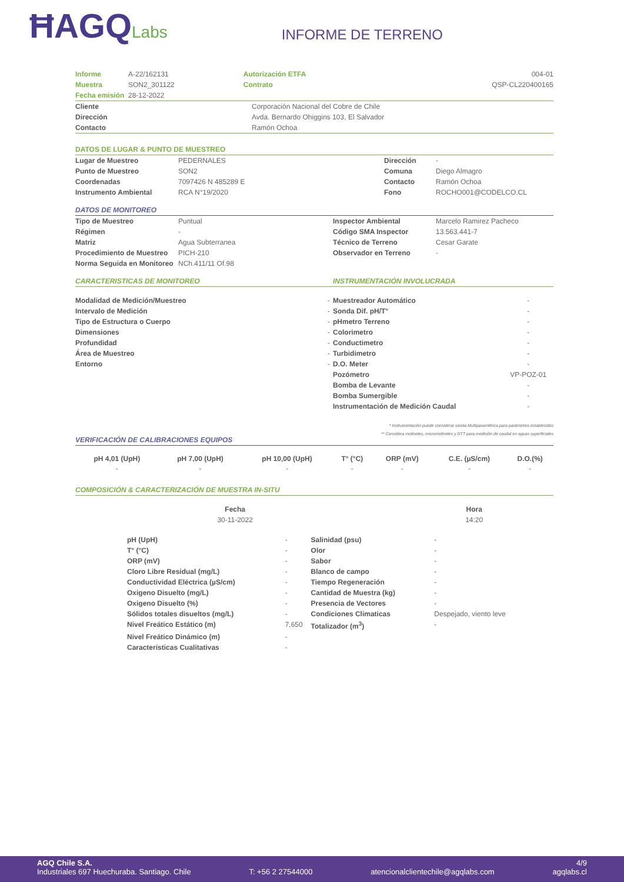ĦAGQLabs
INFORME DE TERRENO
| Informe | A-22/162131 | Autorización ETFA | 004-01 |
| Muestra | SON2_301122 | Contrato | QSP-CL220400165 |
| Fecha emisión | 28-12-2022 | | |
| Cliente | Corporación Nacional del Cobre de Chile |
| Dirección | Avda. Bernardo Ohiggins 103, El Salvador |
| Contacto | Ramón Ochoa |
DATOS DE LUGAR & PUNTO DE MUESTREO
| Lugar de Muestreo | PEDERNALES | Dirección | - |
| Punto de Muestreo | SON2 | Comuna | Diego Almagro |
| Coordenadas | 7097426 N 485289 E | Contacto | Ramón Ochoa |
| Instrumento Ambiental | RCA N°19/2020 | Fono | ROCHO001@CODELCO.CL |
DATOS DE MONITOREO
| Tipo de Muestreo | Puntual | Inspector Ambiental | Marcelo Ramirez Pacheco |
| Régimen | - | Código SMA Inspector | 13.563.441-7 |
| Matriz | Agua Subterranea | Técnico de Terreno | Cesar Garate |
| Procedimiento de Muestreo | PICH-210 | Observador en Terreno | - |
| Norma Seguida en Monitoreo | NCh.411/11 Of.98 | | |
CARACTERISTICAS DE MONITOREO
| Modalidad de Medición/Muestreo | - |
| Intervalo de Medición | - |
| Tipo de Estructura o Cuerpo | - |
| Dimensiones | - |
| Profundidad | - |
| Área de Muestreo | - |
| Entorno | - |
INSTRUMENTACIÓN INVOLUCRADA
| Muestreador Automático | - |
| Sonda Dif. pH/T° | - |
| pHmetro Terreno | - |
| Colorimetro | - |
| Conductimetro | - |
| Turbidimetro | - |
| D.O. Meter | - |
| Pozómetro | VP-POZ-01 |
| Bomba de Levante | - |
| Bomba Sumergible | - |
| Instrumentación de Medición Caudal | - |
* Instrumentación puede considerar sonda Multiparamétrica para parámetros establecidos
** Considera molinetes, micromolinetes y DTT para medición de caudal en aguas superficiales
VERIFICACIÓN DE CALIBRACIONES EQUIPOS
| pH 4,01 (UpH) | pH 7,00 (UpH) | pH 10,00 (UpH) | T° (°C) | ORP (mV) | C.E. (µS/cm) | D.O.(%) |
| --- | --- | --- | --- | --- | --- | --- |
| - | - | - | - | - | - | - |
COMPOSICIÓN & CARACTERIZACIÓN DE MUESTRA IN-SITU
| Fecha | Hora |
| 30-11-2022 | 14:20 |
| pH (UpH) | - | Salinidad (psu) | - |
| T° (°C) | - | Olor | - |
| ORP (mV) | - | Sabor | - |
| Cloro Libre Residual (mg/L) | - | Blanco de campo | - |
| Conductividad Eléctrica (µS/cm) | - | Tiempo Regeneración | - |
| Oxigeno Disuelto (mg/L) | - | Cantidad de Muestra (kg) | - |
| Oxigeno Disuelto (%) | - | Presencia de Vectores | - |
| Sólidos totales disueltos (mg/L) | - | Condiciones Climaticas | Despejado, viento leve |
| Nivel Freático Estático (m) | 7,650 | Totalizador (m<sup>3</sup>) | - |
| Nivel Freático Dinámico (m) | - | | |
| Características Cualitativas | - | | |
AGQ Chile S.A. 4/9
Industriales 697 Huechuraba. Santiago. Chile T: +56 2 27544000 atencionalclientechile@agqlabs.com agqlabs.cl